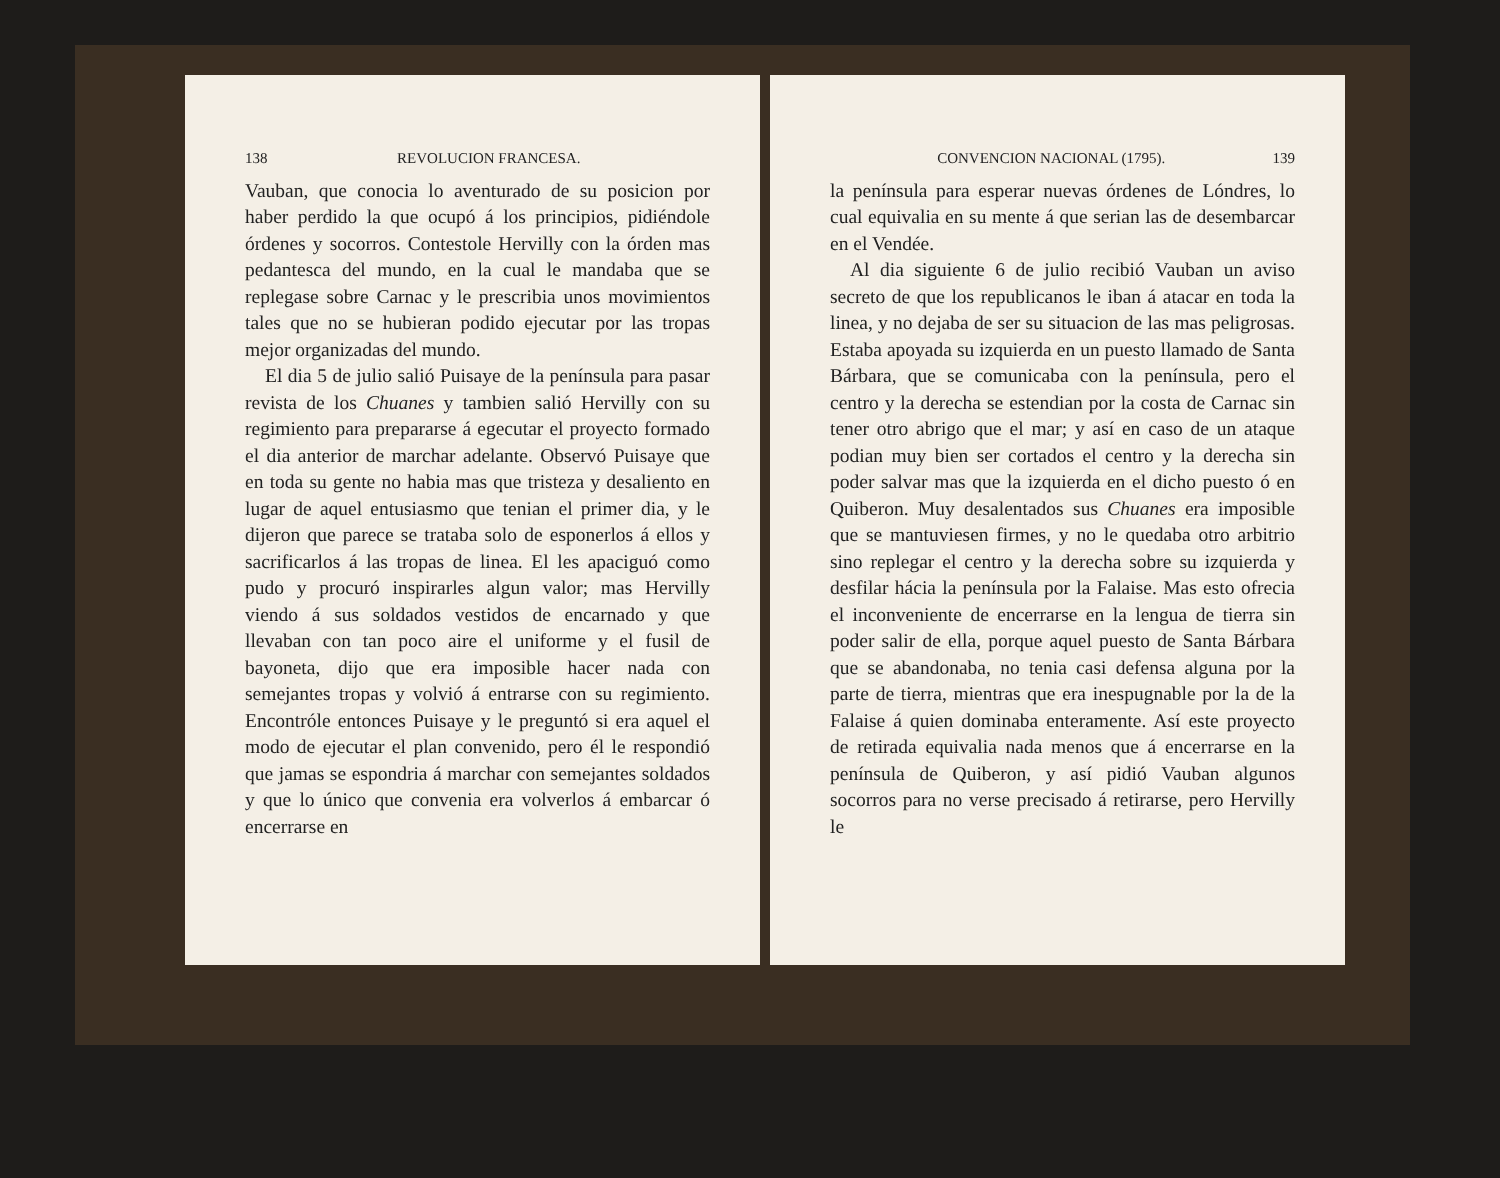138 REVOLUCION FRANCESA.
Vauban, que conocia lo aventurado de su posicion por haber perdido la que ocupó á los principios, pidiéndole órdenes y socorros. Contestole Hervilly con la órden mas pedantesca del mundo, en la cual le mandaba que se replegase sobre Carnac y le prescribia unos movimientos tales que no se hubieran podido ejecutar por las tropas mejor organizadas del mundo.
El dia 5 de julio salió Puisaye de la península para pasar revista de los Chuanes y tambien salió Hervilly con su regimiento para prepararse á egecutar el proyecto formado el dia anterior de marchar adelante. Observó Puisaye que en toda su gente no habia mas que tristeza y desaliento en lugar de aquel entusiasmo que tenian el primer dia, y le dijeron que parece se trataba solo de esponerlos á ellos y sacrificarlos á las tropas de linea. El les apaciguó como pudo y procuró inspirarles algun valor; mas Hervilly viendo á sus soldados vestidos de encarnado y que llevaban con tan poco aire el uniforme y el fusil de bayoneta, dijo que era imposible hacer nada con semejantes tropas y volvió á entrarse con su regimiento. Encontróle entonces Puisaye y le preguntó si era aquel el modo de ejecutar el plan convenido, pero él le respondió que jamas se espondria á marchar con semejantes soldados y que lo único que convenia era volverlos á embarcar ó encerrarse en
CONVENCION NACIONAL (1795). 139
la península para esperar nuevas órdenes de Lóndres, lo cual equivalia en su mente á que serian las de desembarcar en el Vendée.
Al dia siguiente 6 de julio recibió Vauban un aviso secreto de que los republicanos le iban á atacar en toda la linea, y no dejaba de ser su situacion de las mas peligrosas. Estaba apoyada su izquierda en un puesto llamado de Santa Bárbara, que se comunicaba con la península, pero el centro y la derecha se estendian por la costa de Carnac sin tener otro abrigo que el mar; y así en caso de un ataque podian muy bien ser cortados el centro y la derecha sin poder salvar mas que la izquierda en el dicho puesto ó en Quiberon. Muy desalentados sus Chuanes era imposible que se mantuviesen firmes, y no le quedaba otro arbitrio sino replegar el centro y la derecha sobre su izquierda y desfilar hácia la península por la Falaise. Mas esto ofrecia el inconveniente de encerrarse en la lengua de tierra sin poder salir de ella, porque aquel puesto de Santa Bárbara que se abandonaba, no tenia casi defensa alguna por la parte de tierra, mientras que era inespugnable por la de la Falaise á quien dominaba enteramente. Así este proyecto de retirada equivalia nada menos que á encerrarse en la península de Quiberon, y así pidió Vauban algunos socorros para no verse precisado á retirarse, pero Hervilly le